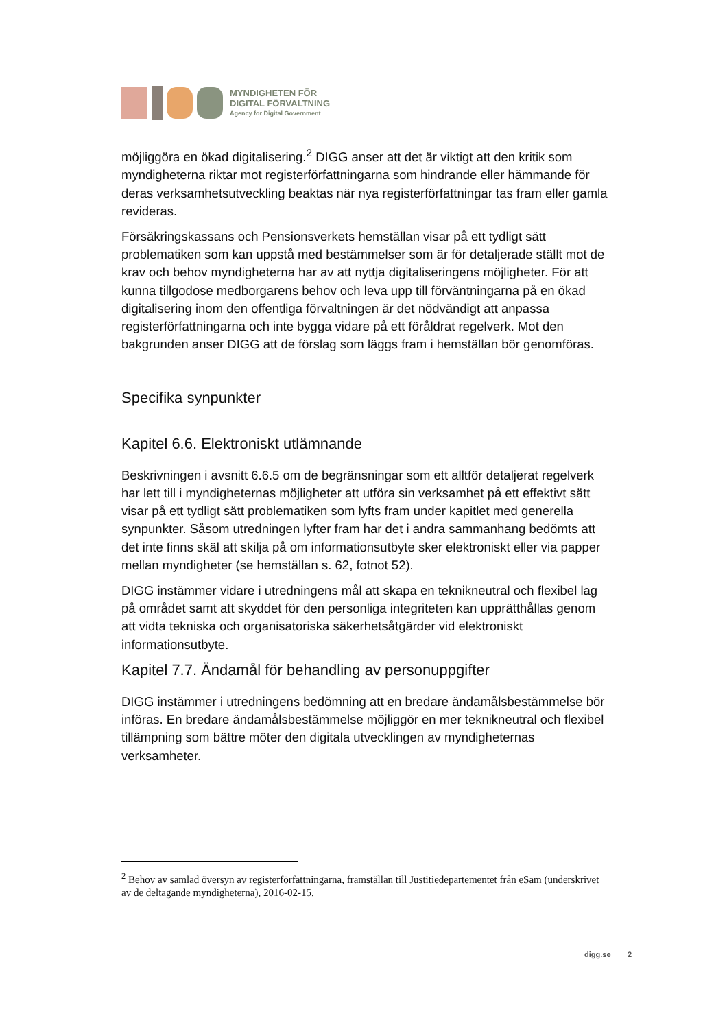MYNDIGHETEN FÖR
DIGITAL FÖRVALTNING
Agency for Digital Government
möjliggöra en ökad digitalisering.<sup>2</sup> DIGG anser att det är viktigt att den kritik som myndigheterna riktar mot registerförfattningarna som hindrande eller hämmande för deras verksamhetsutveckling beaktas när nya registerförfattningar tas fram eller gamla revideras.
Försäkringskassans och Pensionsverkets hemställan visar på ett tydligt sätt problematiken som kan uppstå med bestämmelser som är för detaljerade ställt mot de krav och behov myndigheterna har av att nyttja digitaliseringens möjligheter. För att kunna tillgodose medborgarens behov och leva upp till förväntningarna på en ökad digitalisering inom den offentliga förvaltningen är det nödvändigt att anpassa registerförfattningarna och inte bygga vidare på ett föråldrat regelverk. Mot den bakgrunden anser DIGG att de förslag som läggs fram i hemställan bör genomföras.
Specifika synpunkter
Kapitel 6.6. Elektroniskt utlämnande
Beskrivningen i avsnitt 6.6.5 om de begränsningar som ett alltför detaljerat regelverk har lett till i myndigheternas möjligheter att utföra sin verksamhet på ett effektivt sätt visar på ett tydligt sätt problematiken som lyfts fram under kapitlet med generella synpunkter. Såsom utredningen lyfter fram har det i andra sammanhang bedömts att det inte finns skäl att skilja på om informationsutbyte sker elektroniskt eller via papper mellan myndigheter (se hemställan s. 62, fotnot 52).
DIGG instämmer vidare i utredningens mål att skapa en teknikneutral och flexibel lag på området samt att skyddet för den personliga integriteten kan upprätthållas genom att vidta tekniska och organisatoriska säkerhetsåtgärder vid elektroniskt informationsutbyte.
Kapitel 7.7. Ändamål för behandling av personuppgifter
DIGG instämmer i utredningens bedömning att en bredare ändamålsbestämmelse bör införas. En bredare ändamålsbestämmelse möjliggör en mer teknikneutral och flexibel tillämpning som bättre möter den digitala utvecklingen av myndigheternas verksamheter.
<sup>2</sup> Behov av samlad översyn av registerförfattningarna, framställan till Justitiedepartementet från eSam (underskrivet av de deltagande myndigheterna), 2016-02-15.
digg.se 2